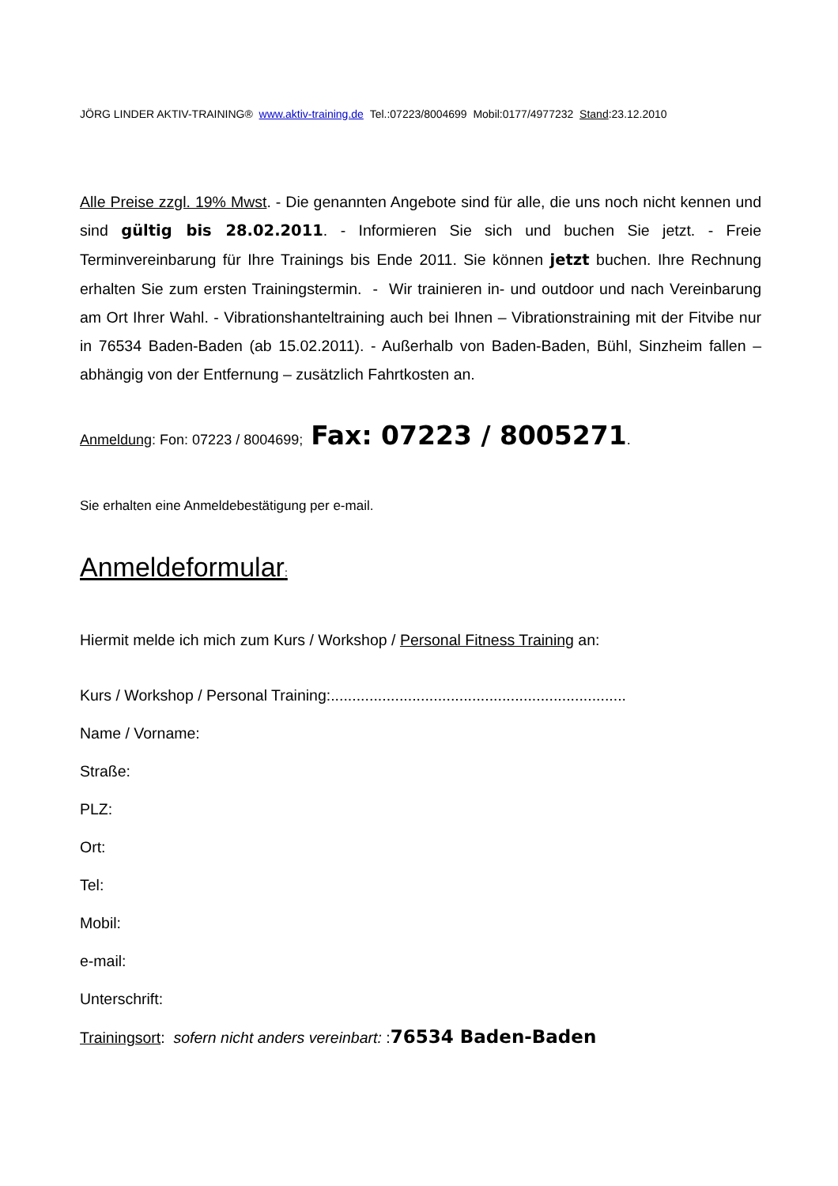JÖRG LINDER AKTIV-TRAINING® www.aktiv-training.de Tel.:07223/8004699 Mobil:0177/4977232 Stand:23.12.2010
Alle Preise zzgl. 19% Mwst. - Die genannten Angebote sind für alle, die uns noch nicht kennen und sind gültig bis 28.02.2011. - Informieren Sie sich und buchen Sie jetzt. - Freie Terminvereinbarung für Ihre Trainings bis Ende 2011. Sie können jetzt buchen. Ihre Rechnung erhalten Sie zum ersten Trainingstermin. - Wir trainieren in- und outdoor und nach Vereinbarung am Ort Ihrer Wahl. - Vibrationshanteltraining auch bei Ihnen – Vibrationstraining mit der Fitvibe nur in 76534 Baden-Baden (ab 15.02.2011). - Außerhalb von Baden-Baden, Bühl, Sinzheim fallen – abhängig von der Entfernung – zusätzlich Fahrtkosten an.
Anmeldung: Fon: 07223 / 8004699; Fax: 07223 / 8005271.
Sie erhalten eine Anmeldebestätigung per e-mail.
Anmeldeformular:
Hiermit melde ich mich zum Kurs / Workshop / Personal Fitness Training an:
Kurs / Workshop / Personal Training:.....................................................................
Name / Vorname:
Straße:
PLZ:
Ort:
Tel:
Mobil:
e-mail:
Unterschrift:
Trainingsort: sofern nicht anders vereinbart: :76534 Baden-Baden